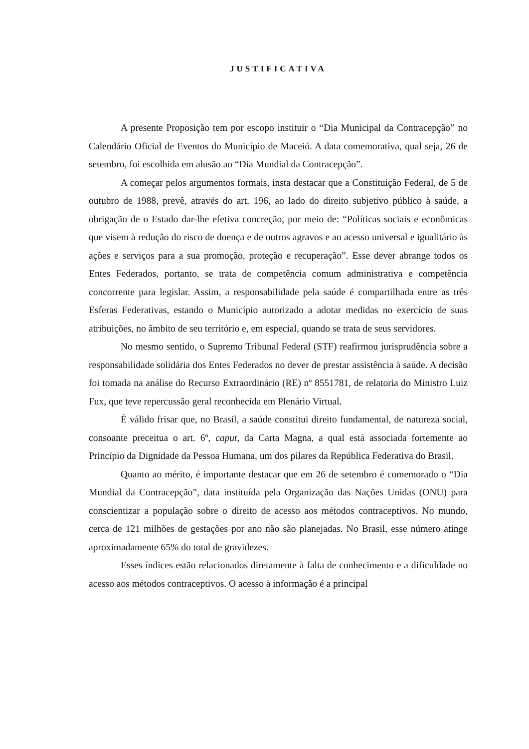JUSTIFICATIVA
A presente Proposição tem por escopo instituir o “Dia Municipal da Contracepção” no Calendário Oficial de Eventos do Município de Maceió. A data comemorativa, qual seja, 26 de setembro, foi escolhida em alusão ao “Dia Mundial da Contracepção”.
A começar pelos argumentos formais, insta destacar que a Constituição Federal, de 5 de outubro de 1988, prevê, através do art. 196, ao lado do direito subjetivo público à saúde, a obrigação de o Estado dar-lhe efetiva concreção, por meio de: “Políticas sociais e econômicas que visem à redução do risco de doença e de outros agravos e ao acesso universal e igualitário às ações e serviços para a sua promoção, proteção e recuperação”. Esse dever abrange todos os Entes Federados, portanto, se trata de competência comum administrativa e competência concorrente para legislar. Assim, a responsabilidade pela saúde é compartilhada entre as três Esferas Federativas, estando o Município autorizado a adotar medidas no exercício de suas atribuições, no âmbito de seu território e, em especial, quando se trata de seus servidores.
No mesmo sentido, o Supremo Tribunal Federal (STF) reafirmou jurisprudência sobre a responsabilidade solidária dos Entes Federados no dever de prestar assistência à saúde. A decisão foi tomada na análise do Recurso Extraordinário (RE) nº 8551781, de relatoria do Ministro Luiz Fux, que teve repercussão geral reconhecida em Plenário Virtual.
É válido frisar que, no Brasil, a saúde constitui direito fundamental, de natureza social, consoante preceitua o art. 6º, caput, da Carta Magna, a qual está associada fortemente ao Princípio da Dignidade da Pessoa Humana, um dos pilares da República Federativa do Brasil.
Quanto ao mérito, é importante destacar que em 26 de setembro é comemorado o “Dia Mundial da Contracepção”, data instituída pela Organização das Nações Unidas (ONU) para conscientizar a população sobre o direito de acesso aos métodos contraceptivos. No mundo, cerca de 121 milhões de gestações por ano não são planejadas. No Brasil, esse número atinge aproximadamente 65% do total de gravidezes.
Esses índices estão relacionados diretamente à falta de conhecimento e a dificuldade no acesso aos métodos contraceptivos. O acesso à informação é a principal